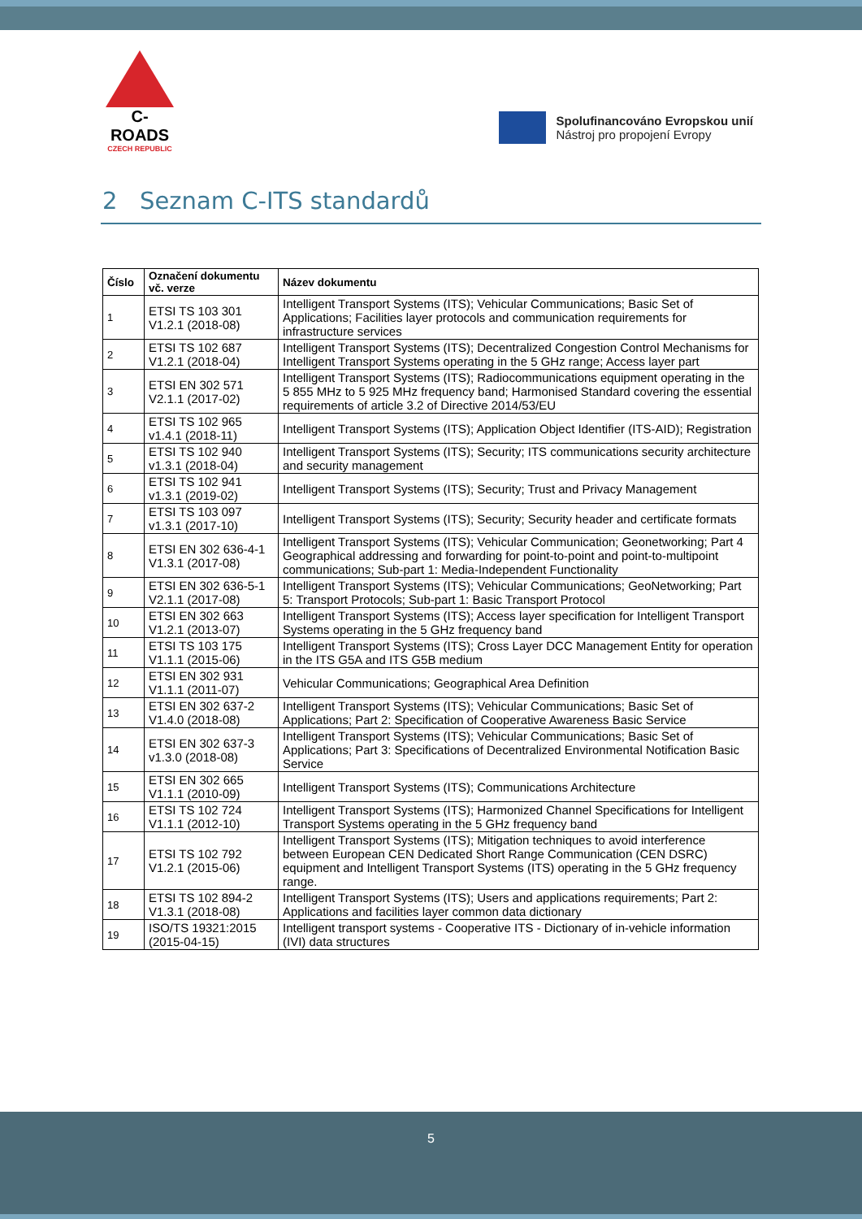C-ROADS
CZECH REPUBLIC
Spolufinancováno Evropskou unií
Nástroj pro propojení Evropy
2 Seznam C-ITS standardů
| Číslo | Označení dokumentu vč. verze | Název dokumentu |
| --- | --- | --- |
| 1 | ETSI TS 103 301 V1.2.1 (2018-08) | Intelligent Transport Systems (ITS); Vehicular Communications; Basic Set of Applications; Facilities layer protocols and communication requirements for infrastructure services |
| 2 | ETSI TS 102 687 V1.2.1 (2018-04) | Intelligent Transport Systems (ITS); Decentralized Congestion Control Mechanisms for Intelligent Transport Systems operating in the 5 GHz range; Access layer part |
| 3 | ETSI EN 302 571 V2.1.1 (2017-02) | Intelligent Transport Systems (ITS); Radiocommunications equipment operating in the 5 855 MHz to 5 925 MHz frequency band; Harmonised Standard covering the essential requirements of article 3.2 of Directive 2014/53/EU |
| 4 | ETSI TS 102 965 v1.4.1 (2018-11) | Intelligent Transport Systems (ITS); Application Object Identifier (ITS-AID); Registration |
| 5 | ETSI TS 102 940 v1.3.1 (2018-04) | Intelligent Transport Systems (ITS); Security; ITS communications security architecture and security management |
| 6 | ETSI TS 102 941 v1.3.1 (2019-02) | Intelligent Transport Systems (ITS); Security; Trust and Privacy Management |
| 7 | ETSI TS 103 097 v1.3.1 (2017-10) | Intelligent Transport Systems (ITS); Security; Security header and certificate formats |
| 8 | ETSI EN 302 636-4-1 V1.3.1 (2017-08) | Intelligent Transport Systems (ITS); Vehicular Communication; Geonetworking; Part 4 Geographical addressing and forwarding for point-to-point and point-to-multipoint communications; Sub-part 1: Media-Independent Functionality |
| 9 | ETSI EN 302 636-5-1 V2.1.1 (2017-08) | Intelligent Transport Systems (ITS); Vehicular Communications; GeoNetworking; Part 5: Transport Protocols; Sub-part 1: Basic Transport Protocol |
| 10 | ETSI EN 302 663 V1.2.1 (2013-07) | Intelligent Transport Systems (ITS); Access layer specification for Intelligent Transport Systems operating in the 5 GHz frequency band |
| 11 | ETSI TS 103 175 V1.1.1 (2015-06) | Intelligent Transport Systems (ITS); Cross Layer DCC Management Entity for operation in the ITS G5A and ITS G5B medium |
| 12 | ETSI EN 302 931 V1.1.1 (2011-07) | Vehicular Communications; Geographical Area Definition |
| 13 | ETSI EN 302 637-2 V1.4.0 (2018-08) | Intelligent Transport Systems (ITS); Vehicular Communications; Basic Set of Applications; Part 2: Specification of Cooperative Awareness Basic Service |
| 14 | ETSI EN 302 637-3 v1.3.0 (2018-08) | Intelligent Transport Systems (ITS); Vehicular Communications; Basic Set of Applications; Part 3: Specifications of Decentralized Environmental Notification Basic Service |
| 15 | ETSI EN 302 665 V1.1.1 (2010-09) | Intelligent Transport Systems (ITS); Communications Architecture |
| 16 | ETSI TS 102 724 V1.1.1 (2012-10) | Intelligent Transport Systems (ITS); Harmonized Channel Specifications for Intelligent Transport Systems operating in the 5 GHz frequency band |
| 17 | ETSI TS 102 792 V1.2.1 (2015-06) | Intelligent Transport Systems (ITS); Mitigation techniques to avoid interference between European CEN Dedicated Short Range Communication (CEN DSRC) equipment and Intelligent Transport Systems (ITS) operating in the 5 GHz frequency range. |
| 18 | ETSI TS 102 894-2 V1.3.1 (2018-08) | Intelligent Transport Systems (ITS); Users and applications requirements; Part 2: Applications and facilities layer common data dictionary |
| 19 | ISO/TS 19321:2015 (2015-04-15) | Intelligent transport systems - Cooperative ITS - Dictionary of in-vehicle information (IVI) data structures |
5